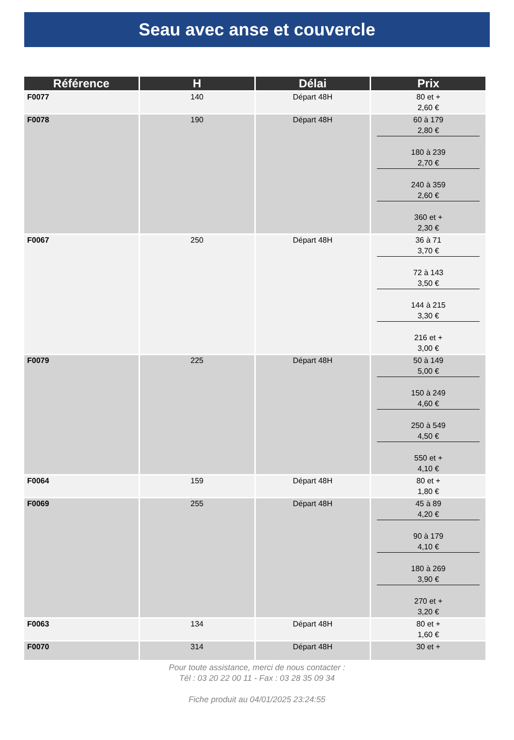Seau avec anse et couvercle
| Référence | H | Délai | Prix |
| --- | --- | --- | --- |
| F0077 | 140 | Départ 48H | 80 et + 2,60 € |
| F0078 | 190 | Départ 48H | 60 à 179 2,80 € 180 à 239 2,70 € 240 à 359 2,60 € 360 et + 2,30 € |
| F0067 | 250 | Départ 48H | 36 à 71 3,70 € 72 à 143 3,50 € 144 à 215 3,30 € 216 et + 3,00 € |
| F0079 | 225 | Départ 48H | 50 à 149 5,00 € 150 à 249 4,60 € 250 à 549 4,50 € 550 et + 4,10 € |
| F0064 | 159 | Départ 48H | 80 et + 1,80 € |
| F0069 | 255 | Départ 48H | 45 à 89 4,20 € 90 à 179 4,10 € 180 à 269 3,90 € 270 et + 3,20 € |
| F0063 | 134 | Départ 48H | 80 et + 1,60 € |
| F0070 | 314 | Départ 48H | 30 et + |
Pour toute assistance, merci de nous contacter :
Tél : 03 20 22 00 11 - Fax : 03 28 35 09 34
Fiche produit au 04/01/2025 23:24:55